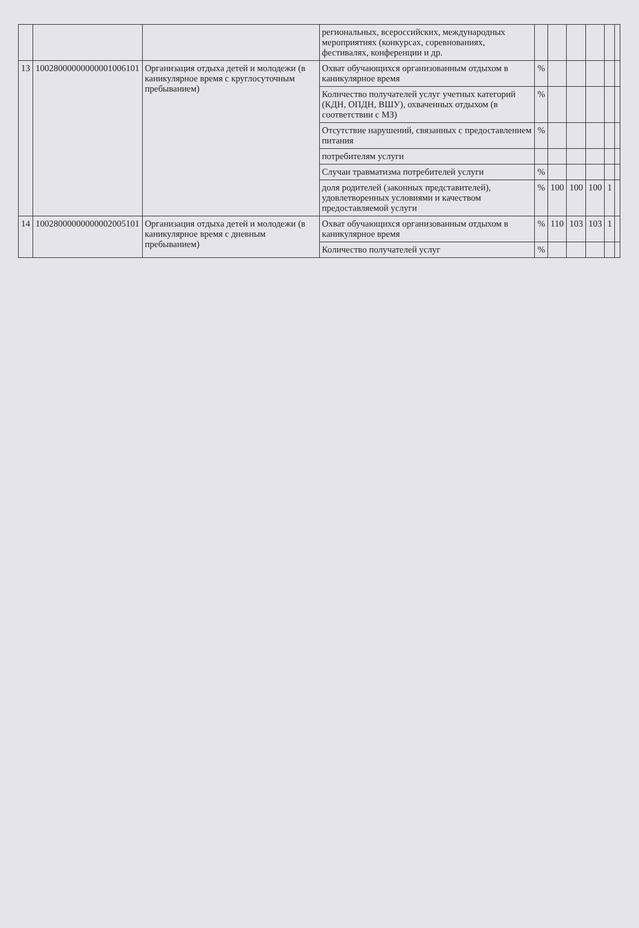| | | | региональных, всероссийских, международных мероприятиях (конкурсах, соревнованиях, фестивалях, конференции и др. | | | | | | |
| 13 | 10028000000000001006101 | Организация отдыха детей и молодежи (в каникулярное время с круглосуточным пребыванием) | Охват обучающихся организованным отдыхом в каникулярное время | % | | | | | |
| | | | Количество получателей услуг учетных категорий (КДН, ОПДН, ВШУ), охваченных отдыхом (в соответствии с МЗ) | % | | | | | |
| | | | Отсутствие нарушений, связанных с предоставлением питания | % | | | | | |
| | | | потребителям услуги | | | | | | |
| | | | Случаи травматизма потребителей услуги | % | | | | | |
| | | | доля родителей (законных представителей), удовлетворенных условиями и качеством предоставляемой услуги | % | 100 | 100 | 100 | 1 | |
| 14 | 10028000000000002005101 | Организация отдыха детей и молодежи (в каникулярное время с дневным пребыванием) | Охват обучающихся организованным отдыхом в каникулярное время | % | 110 | 103 | 103 | 1 | |
| | | | Количество получателей услуг | % | | | | | |